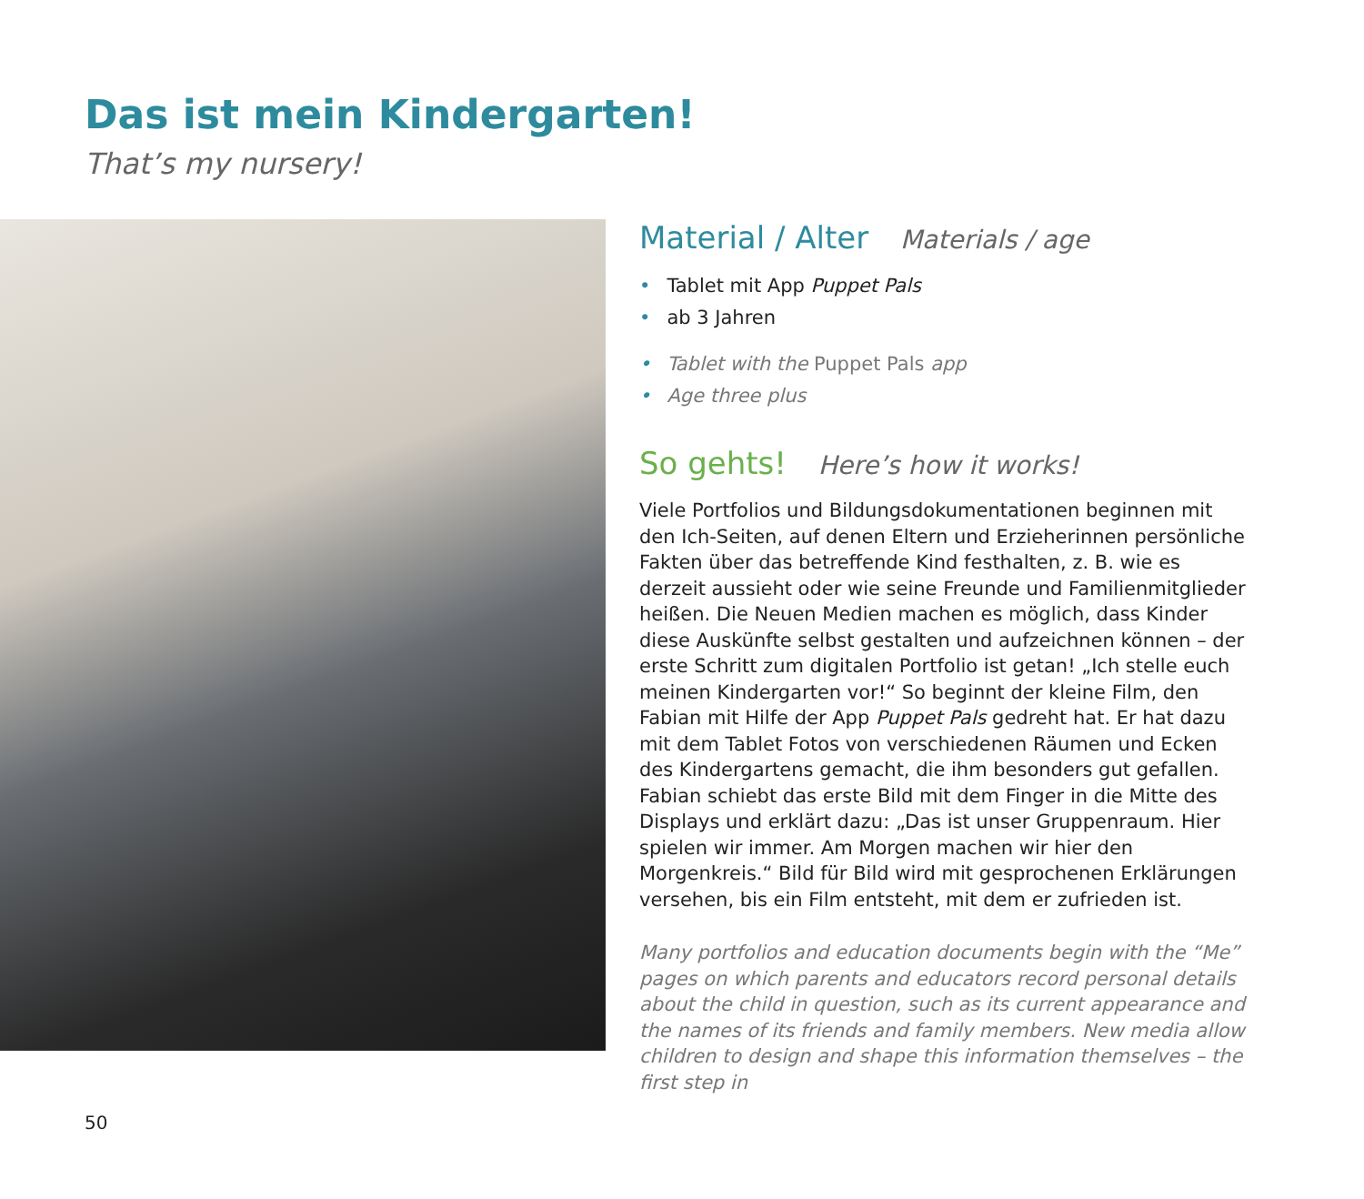Das ist mein Kindergarten!
That’s my nursery!
Material / Alter Materials / age
• Tablet mit App Puppet Pals
• ab 3 Jahren
• Tablet with the Puppet Pals app
• Age three plus
So gehts! Here’s how it works!
Viele Portfolios und Bildungsdokumentationen beginnen mit den Ich-Seiten, auf denen Eltern und Erzieherinnen persönliche Fakten über das betreffende Kind festhalten, z. B. wie es derzeit aussieht oder wie seine Freunde und Familienmitglieder heißen. Die Neuen Medien machen es möglich, dass Kinder diese Auskünfte selbst gestalten und aufzeichnen können – der erste Schritt zum digitalen Portfolio ist getan! „Ich stelle euch meinen Kindergarten vor!“ So beginnt der kleine Film, den Fabian mit Hilfe der App Puppet Pals gedreht hat. Er hat dazu mit dem Tablet Fotos von verschiedenen Räumen und Ecken des Kindergartens gemacht, die ihm besonders gut gefallen. Fabian schiebt das erste Bild mit dem Finger in die Mitte des Displays und erklärt dazu: „Das ist unser Gruppenraum. Hier spielen wir immer. Am Morgen machen wir hier den Morgenkreis.“ Bild für Bild wird mit gesprochenen Erklärungen versehen, bis ein Film entsteht, mit dem er zufrieden ist.
Many portfolios and education documents begin with the “Me” pages on which parents and educators record personal details about the child in question, such as its current appearance and the names of its friends and family members. New media allow children to design and shape this information themselves – the first step in
50